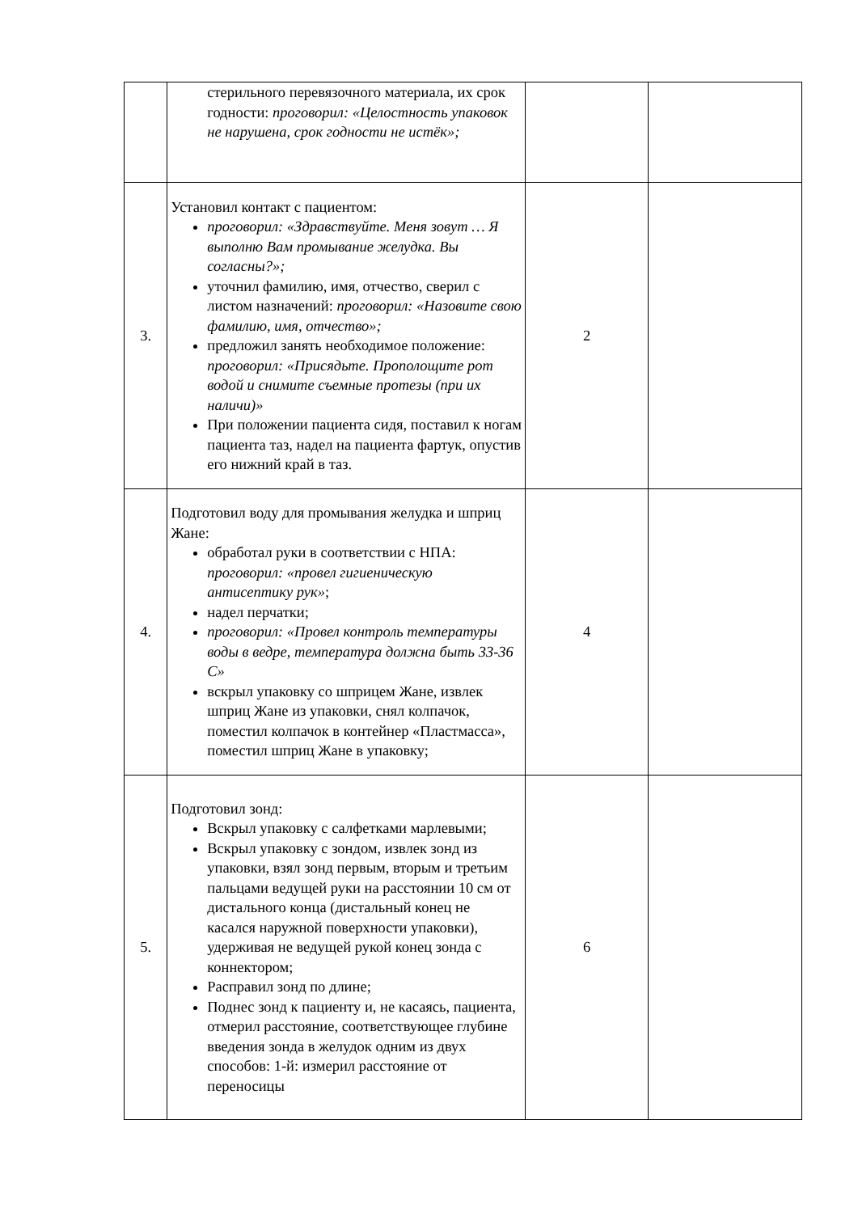| | стерильного перевязочного материала, их срок годности: проговорил: «Целостность упаковок не нарушена, срок годности не истёк»; | | |
| 3. | Установил контакт с пациентом: проговорил: «Здравствуйте. Меня зовут … Я выполню Вам промывание желудка. Вы согласны?»; уточнил фамилию, имя, отчество, сверил с листом назначений: проговорил: «Назовите свою фамилию, имя, отчество»; предложил занять необходимое положение: проговорил: «Присядьте. Прополощите рот водой и снимите съемные протезы (при их наличи)» При положении пациента сидя, поставил к ногам пациента таз, надел на пациента фартук, опустив его нижний край в таз. | 2 | |
| 4. | Подготовил воду для промывания желудка и шприц Жане: обработал руки в соответствии с НПА: проговорил: «провел гигиеническую антисептику рук» ; надел перчатки; проговорил: «Провел контроль температуры воды в ведре, температура должна быть 33-36 С» вскрыл упаковку со шприцем Жане, извлек шприц Жане из упаковки, снял колпачок, поместил колпачок в контейнер «Пластмасса», поместил шприц Жане в упаковку; | 4 | |
| 5. | Подготовил зонд: Вскрыл упаковку с салфетками марлевыми; Вскрыл упаковку с зондом, извлек зонд из упаковки, взял зонд первым, вторым и третьим пальцами ведущей руки на расстоянии 10 см от дистального конца (дистальный конец не касался наружной поверхности упаковки), удерживая не ведущей рукой конец зонда с коннектором; Расправил зонд по длине; Поднес зонд к пациенту и, не касаясь, пациента, отмерил расстояние, соответствующее глубине введения зонда в желудок одним из двух способов: 1-й: измерил расстояние от переносицы | 6 | |